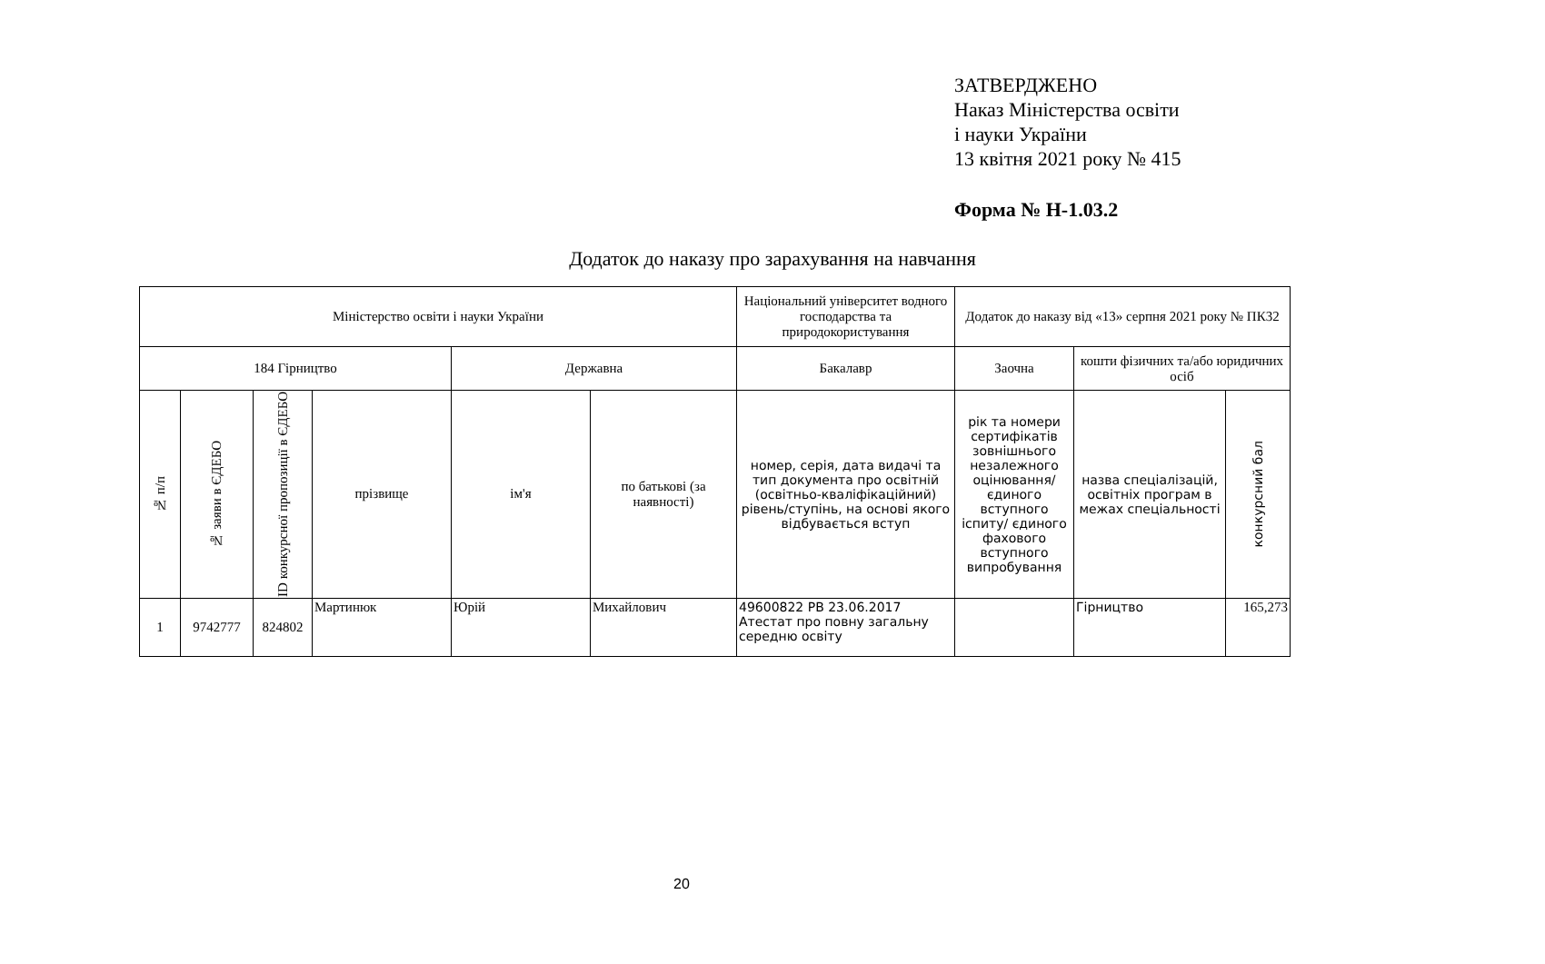ЗАТВЕРДЖЕНО
Наказ Міністерства освіти
і науки України
13 квітня 2021 року № 415
Форма № Н-1.03.2
Додаток до наказу про зарахування на навчання
| Міністерство освіти і науки України | | | | | | Національний університет водного господарства та природокористування | Додаток до наказу від «13» серпня 2021 року № ПК32 | | |
| 184 Гірництво | | | | Державна | | Бакалавр | Заочна | кошти фізичних та/або юридичних осіб | |
| № п/п | № заяви в ЄДЕБО | ID конкурсної пропозиції в ЄДЕБО | прізвище | ім'я | по батькові (за наявності) | номер, серія, дата видачі та тип документа про освітній (освітньо-кваліфікаційний) рівень/ступінь, на основі якого відбувається вступ | рік та номери сертифікатів зовнішнього незалежного оцінювання/ єдиного вступного іспиту/ єдиного фахового вступного випробування | назва спеціалізацій, освітніх програм в межах спеціальності | конкурсний бал |
| 1 | 9742777 | 824802 | Мартинюк | Юрій | Михайлович | 49600822 PB 23.06.2017 Атестат про повну загальну середню освіту | | Гірництво | 165,273 |
20